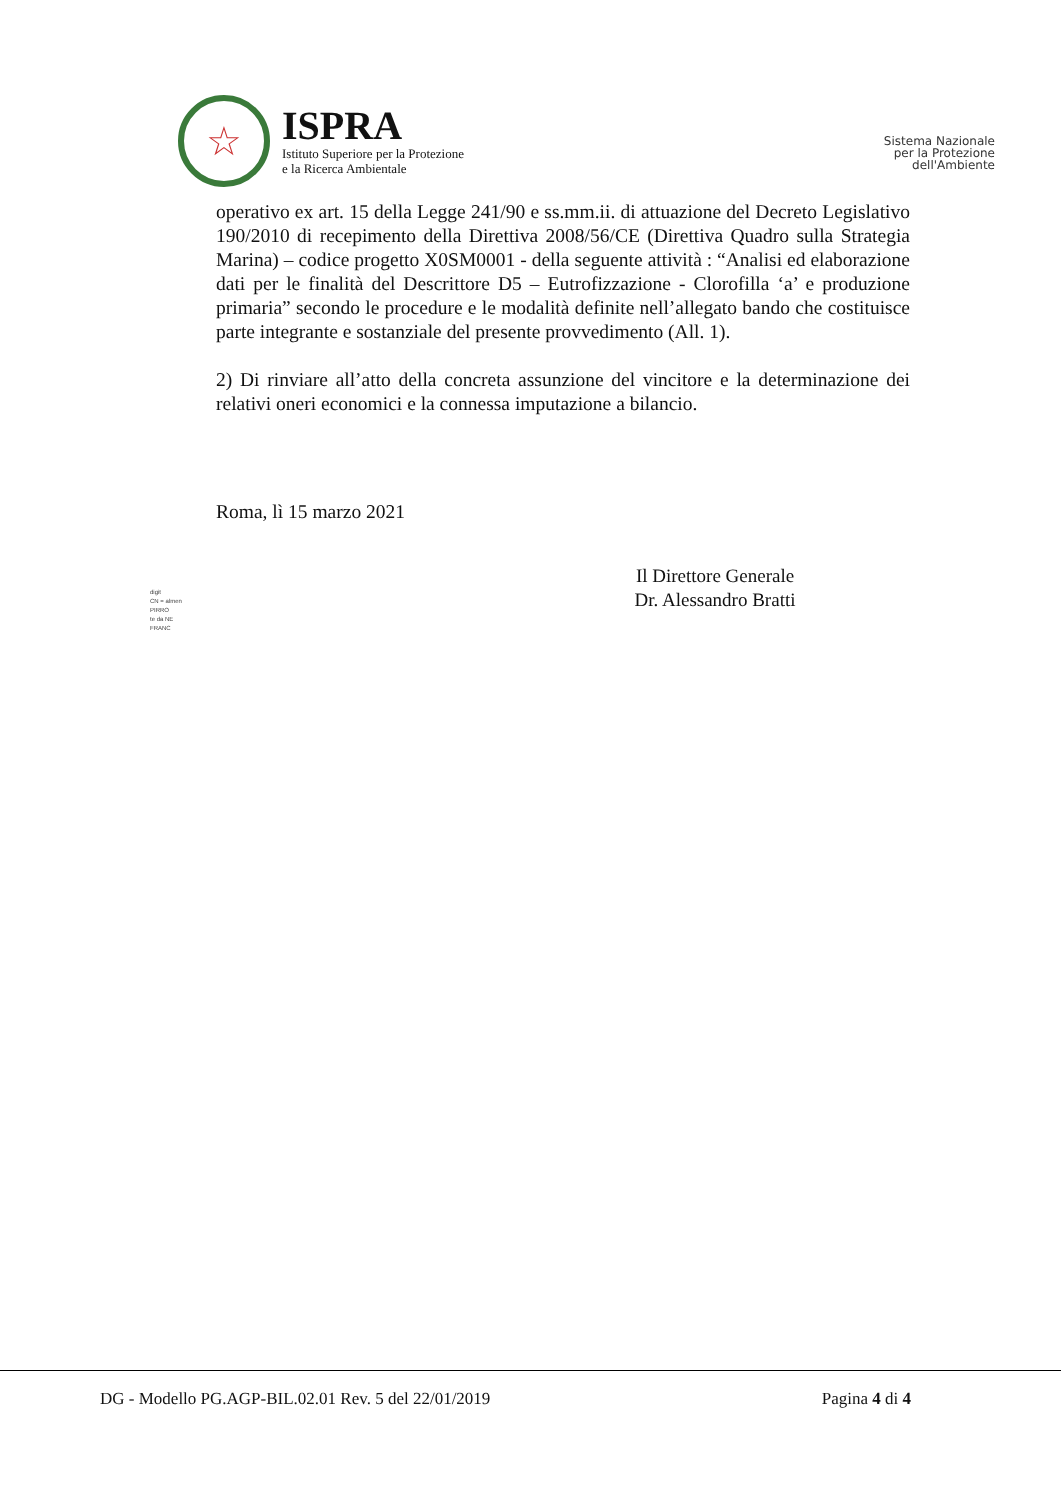☆
ISPRA
Istituto Superiore per la Protezione
e la Ricerca Ambientale
Sistema Nazionale
per la Protezione
dell'Ambiente
operativo ex art. 15 della Legge 241/90 e ss.mm.ii. di attuazione del Decreto Legislativo 190/2010 di recepimento della Direttiva 2008/56/CE (Direttiva Quadro sulla Strategia Marina) – codice progetto X0SM0001 - della seguente attività : “Analisi ed elaborazione dati per le finalità del Descrittore D5 – Eutrofizzazione - Clorofilla ‘a’ e produzione primaria” secondo le procedure e le modalità definite nell’allegato bando che costituisce parte integrante e sostanziale del presente provvedimento (All. 1).
2) Di rinviare all’atto della concreta assunzione del vincitore e la determinazione dei relativi oneri economici e la connessa imputazione a bilancio.
Roma, lì 15 marzo 2021
digit
CN = almen
PIRRO
te da NE
FRANC
Il Direttore Generale
Dr. Alessandro Bratti
DG - Modello PG.AGP-BIL.02.01 Rev. 5 del 22/01/2019 Pagina 4 di 4